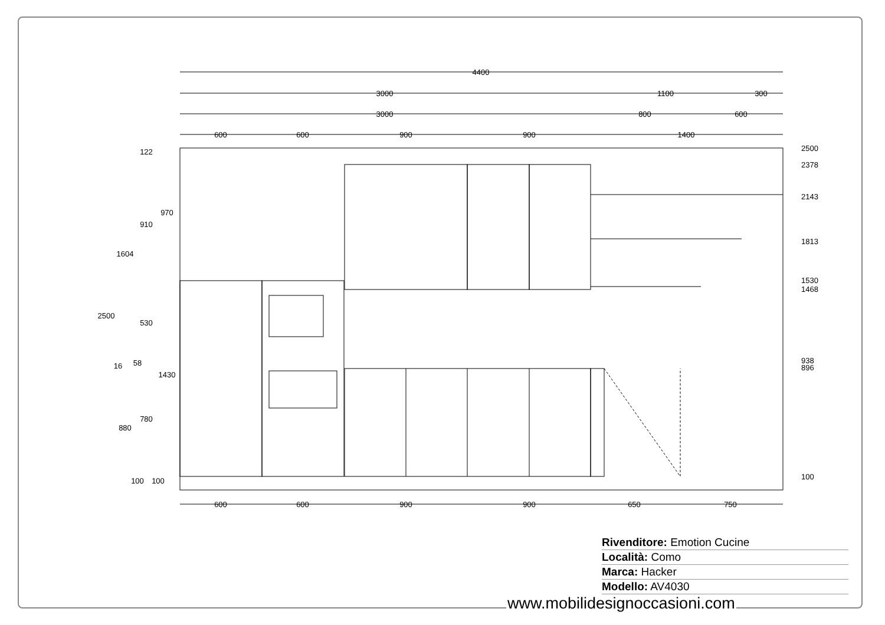4400
3000
1100
300
3000
800
600
600
600
900
900
1400
600
600
900
900
650
750
2500
2378
2143
1813
1530
1468
938
896
100
2500
1604
880
16
122
910
530
58
780
100
970
1430
100
Rivenditore: Emotion Cucine
Località: Como
Marca: Hacker
Modello: AV4030
www.mobilidesignoccasioni.com